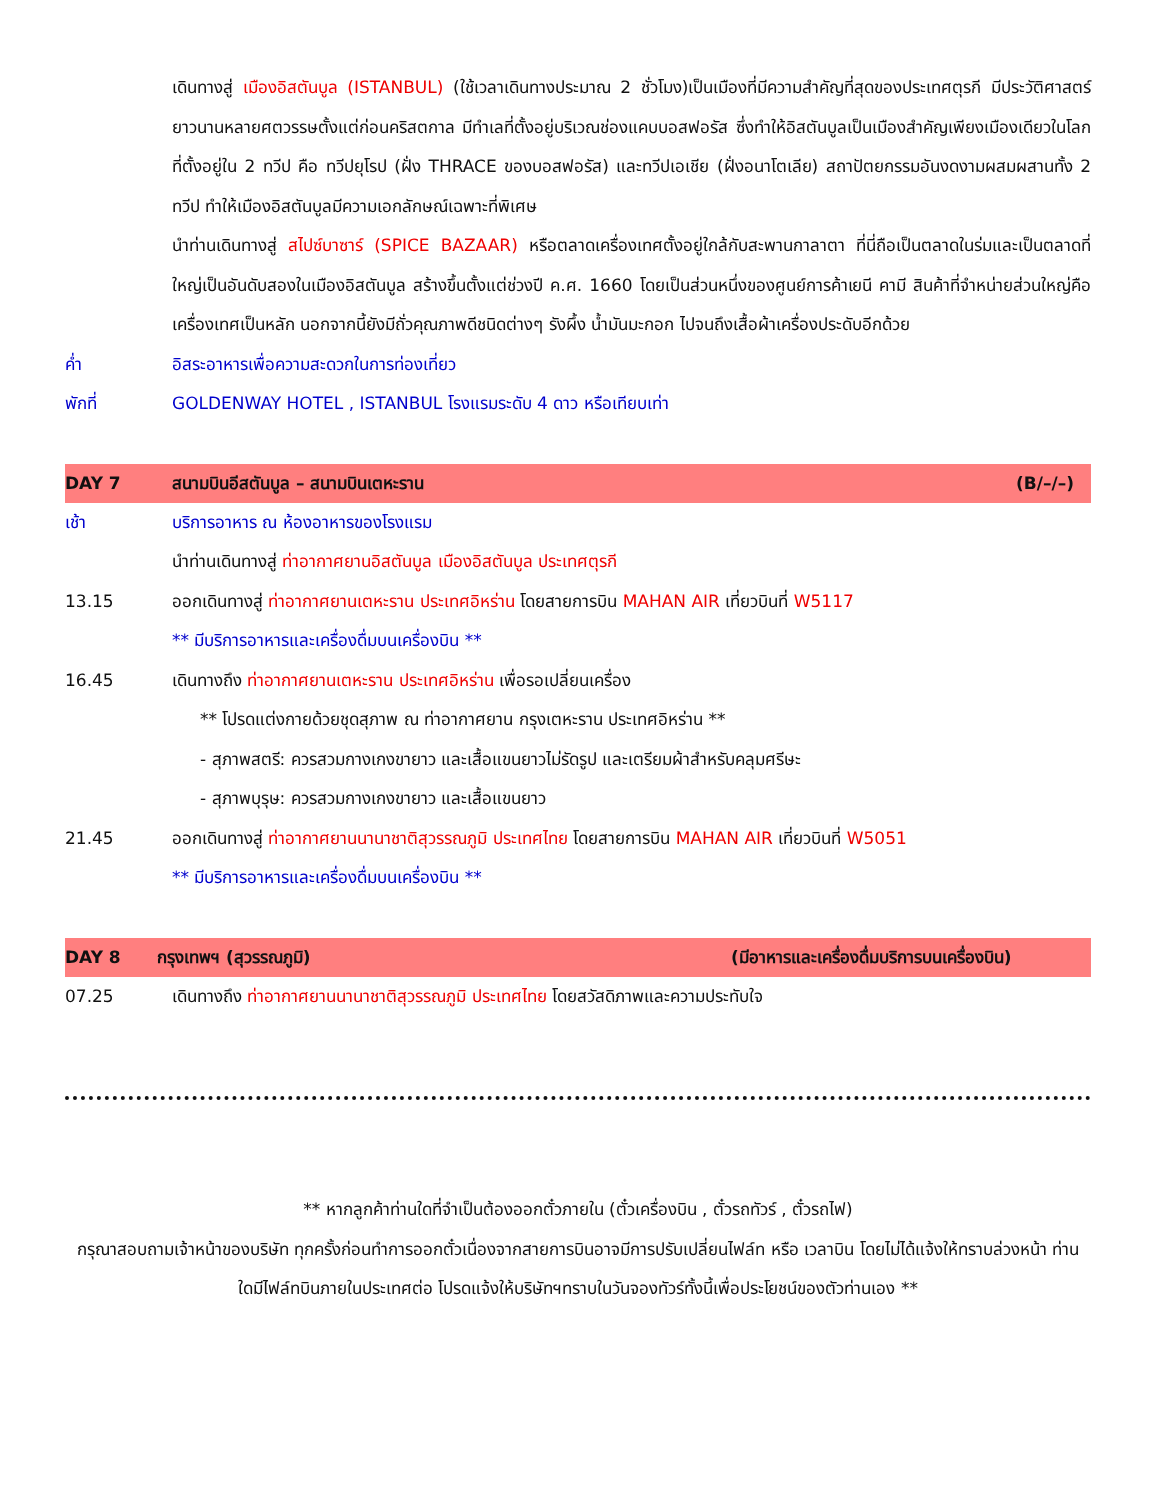เดินทางสู่ เมืองอิสตันบูล (ISTANBUL) (ใช้เวลาเดินทางประมาณ 2 ชั่วโมง)เป็นเมืองที่มีความสำคัญที่สุดของประเทศตุรกี มีประวัติศาสตร์ยาวนานหลายศตวรรษตั้งแต่ก่อนคริสตกาล มีทำเลที่ตั้งอยู่บริเวณช่องแคบบอสฟอรัส ซึ่งทำให้อิสตันบูลเป็นเมืองสำคัญเพียงเมืองเดียวในโลก ที่ตั้งอยู่ใน 2 ทวีป คือ ทวีปยุโรป (ฝั่ง THRACE ของบอสฟอรัส) และทวีปเอเชีย (ฝั่งอนาโตเลีย) สถาปัตยกรรมอันงดงามผสมผสานทั้ง 2 ทวีป ทำให้เมืองอิสตันบูลมีความเอกลักษณ์เฉพาะที่พิเศษ
นำท่านเดินทางสู่ สไปซ์บาซาร์ (SPICE BAZAAR) หรือตลาดเครื่องเทศตั้งอยู่ใกล้กับสะพานกาลาตา ที่นี่ถือเป็นตลาดในร่มและเป็นตลาดที่ใหญ่เป็นอันดับสองในเมืองอิสตันบูล สร้างขึ้นตั้งแต่ช่วงปี ค.ศ. 1660 โดยเป็นส่วนหนึ่งของศูนย์การค้าเยนี คามี สินค้าที่จำหน่ายส่วนใหญ่คือเครื่องเทศเป็นหลัก นอกจากนี้ยังมีถั่วคุณภาพดีชนิดต่างๆ รังผึ้ง น้ำมันมะกอก ไปจนถึงเสื้อผ้าเครื่องประดับอีกด้วย
ค่ำ อิสระอาหารเพื่อความสะดวกในการท่องเที่ยว
พักที่ GOLDENWAY HOTEL , ISTANBUL โรงแรมระดับ 4 ดาว หรือเทียบเท่า
DAY 7 สนามบินอีสตันบูล – สนามบินเตหะราน
(B/–/–)
เช้า บริการอาหาร ณ ห้องอาหารของโรงแรม
นำท่านเดินทางสู่ ท่าอากาศยานอิสตันบูล เมืองอิสตันบูล ประเทศตุรกี
13.15 ออกเดินทางสู่ ท่าอากาศยานเตหะราน ประเทศอิหร่าน โดยสายการบิน MAHAN AIR เที่ยวบินที่ W5117
** มีบริการอาหารและเครื่องดื่มบนเครื่องบิน **
16.45 เดินทางถึง ท่าอากาศยานเตหะราน ประเทศอิหร่าน เพื่อรอเปลี่ยนเครื่อง
** โปรดแต่งกายด้วยชุดสุภาพ ณ ท่าอากาศยาน กรุงเตหะราน ประเทศอิหร่าน **
- สุภาพสตรี: ควรสวมกางเกงขายาว และเสื้อแขนยาวไม่รัดรูป และเตรียมผ้าสำหรับคลุมศรีษะ
- สุภาพบุรุษ: ควรสวมกางเกงขายาว และเสื้อแขนยาว
21.45 ออกเดินทางสู่ ท่าอากาศยานนานาชาติสุวรรณภูมิ ประเทศไทย โดยสายการบิน MAHAN AIR เที่ยวบินที่ W5051
** มีบริการอาหารและเครื่องดื่มบนเครื่องบิน **
DAY 8 กรุงเทพฯ (สุวรรณภูมิ) (มีอาหารและเครื่องดื่มบริการบนเครื่องบิน)
07.25 เดินทางถึง ท่าอากาศยานนานาชาติสุวรรณภูมิ ประเทศไทย โดยสวัสดิภาพและความประทับใจ
** หากลูกค้าท่านใดที่จำเป็นต้องออกตั๋วภายใน (ตั๋วเครื่องบิน , ตั๋วรถทัวร์ , ตั๋วรถไฟ)
กรุณาสอบถามเจ้าหน้าของบริษัท ทุกครั้งก่อนทำการออกตั๋วเนื่องจากสายการบินอาจมีการปรับเปลี่ยนไฟล์ท หรือ เวลาบิน โดยไม่ได้แจ้งให้ทราบล่วงหน้า ท่านใดมีไฟล์ทบินภายในประเทศต่อ โปรดแจ้งให้บริษัทฯทราบในวันจองทัวร์ทั้งนี้เพื่อประโยชน์ของตัวท่านเอง **